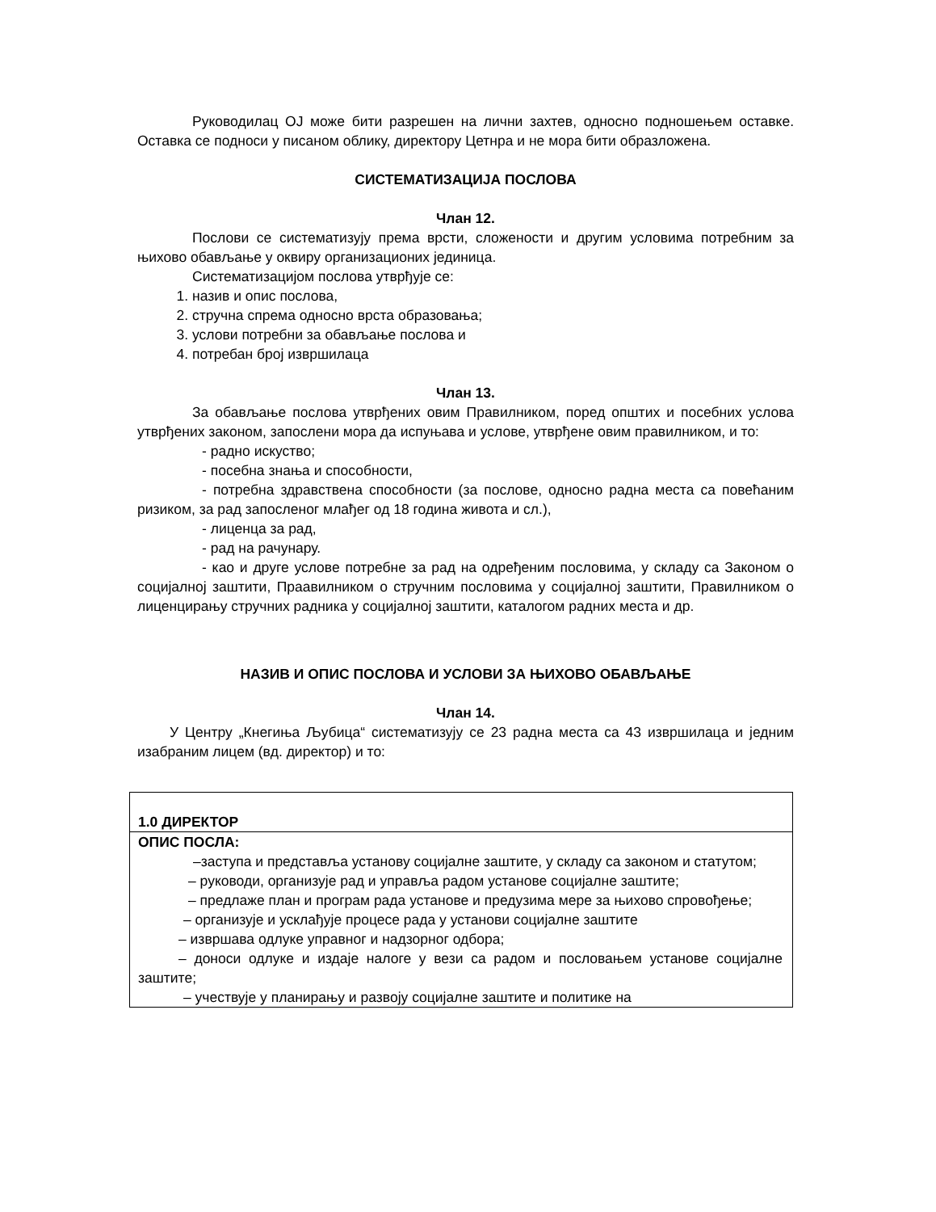Руководилац ОЈ може бити разрешен на лични захтев, односно подношењем оставке. Оставка се подноси у писаном облику, директору Цетнра и не мора бити образложена.
СИСТЕМАТИЗАЦИЈА ПОСЛОВА
Члан 12.
Послови се систематизују према врсти, сложености и другим условима потребним за њихово обављање у оквиру организационих јединица.
Систематизацијом послова утврђује се:
1. назив и опис послова,
2. стручна спрема односно врста образовања;
3. услови потребни за обављање послова и
4. потребан број извршилаца
Члан 13.
За обављање послова утврђених овим Правилником, поред општих и посебних услова утврђених законом, запослени мора да испуњава и услове, утврђене овим правилником, и то:
- радно искуство;
- посебна знања и способности,
- потребна здравствена способности (за послове, односно радна места са повећаним ризиком, за рад запосленог млађег од 18 година живота и сл.),
- лиценца за рад,
- рад на рачунару.
- као и друге услове потребне за рад на одређеним пословима, у складу са Законом о социјалној заштити, Прaавилником о стручним пословима у социјалној заштити, Правилником о лиценцирању стручних радника у социјалној заштити, каталогом радних места и др.
НАЗИВ И ОПИС ПОСЛОВА И УСЛОВИ ЗА ЊИХОВО ОБАВЉАЊЕ
Члан 14.
У Центру „Кнегиња Љубица“ систематизују се 23 радна места са 43 извршилаца и једним изабраним лицем (вд. директор) и то:
| 1.0 ДИРЕКТОР |
| ОПИС ПОСЛА: –заступа и представља установу социјалне заштите, у складу са законом и статутом; – руководи, организује рад и управља радом установе социјалне заштите; – предлаже план и програм рада установе и предузима мере за њихово спровођење; – организује и усклађује процесе рада у установи социјалне заштите – извршава одлуке управног и надзорног одбора; – доноси одлуке и издаје налоге у вези са радом и пословањем установе социјалне заштите; – учествује у планирању и развоју социјалне заштите и политике на |